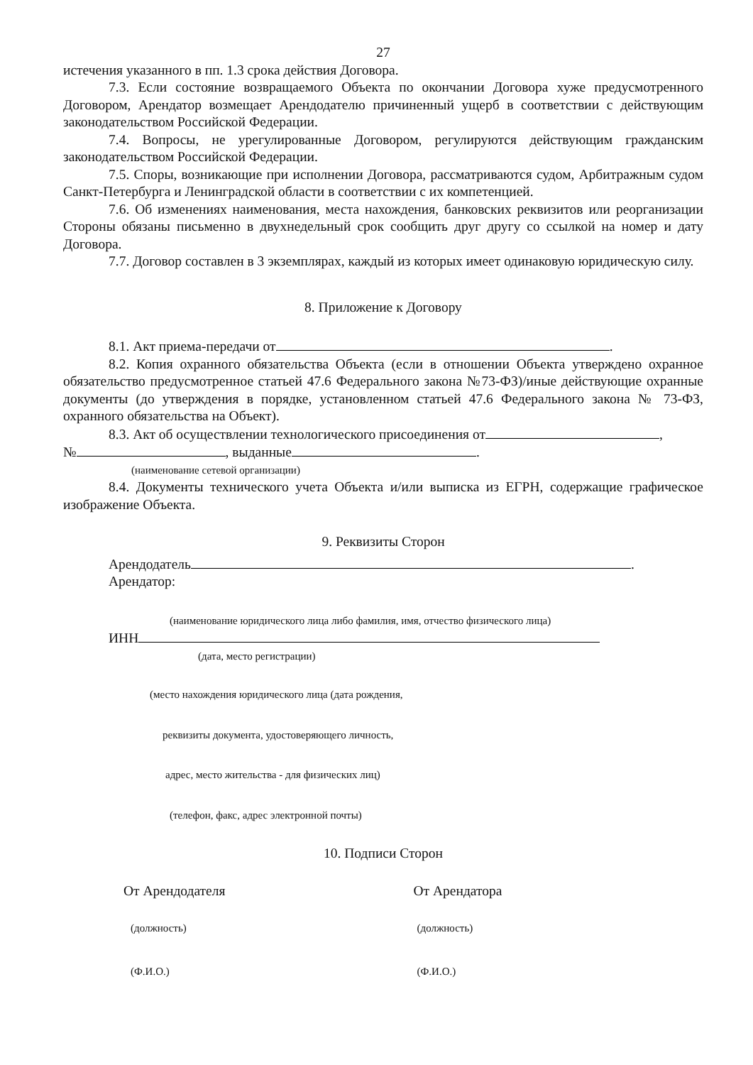27
истечения указанного в пп. 1.3 срока действия Договора.
7.3. Если состояние возвращаемого Объекта по окончании Договора хуже предусмотренного Договором, Арендатор возмещает Арендодателю причиненный ущерб в соответствии с действующим законодательством Российской Федерации.
7.4. Вопросы, не урегулированные Договором, регулируются действующим гражданским законодательством Российской Федерации.
7.5. Споры, возникающие при исполнении Договора, рассматриваются судом, Арбитражным судом Санкт-Петербурга и Ленинградской области в соответствии с их компетенцией.
7.6. Об изменениях наименования, места нахождения, банковских реквизитов или реорганизации Стороны обязаны письменно в двухнедельный срок сообщить друг другу со ссылкой на номер и дату Договора.
7.7. Договор составлен в 3 экземплярах, каждый из которых имеет одинаковую юридическую силу.
8. Приложение к Договору
8.1. Акт приема-передачи от .
8.2. Копия охранного обязательства Объекта (если в отношении Объекта утверждено охранное обязательство предусмотренное статьей 47.6 Федерального закона №73-ФЗ)/иные действующие охранные документы (до утверждения в порядке, установленном статьей 47.6 Федерального закона № 73-ФЗ, охранного обязательства на Объект).
8.3. Акт об осуществлении технологического присоединения от ,
№ , выданные .
(наименование сетевой организации)
8.4. Документы технического учета Объекта и/или выписка из ЕГРН, содержащие графическое изображение Объекта.
9. Реквизиты Сторон
Арендодатель .
Арендатор:
(наименование юридического лица либо фамилия, имя, отчество физического лица)
ИНН
(дата, место регистрации)
(место нахождения юридического лица (дата рождения,
реквизиты документа, удостоверяющего личность,
адрес, место жительства - для физических лиц)
(телефон, факс, адрес электронной почты)
10. Подписи Сторон
От Арендодателя От Арендатора
(должность) (должность)
(Ф.И.О.) (Ф.И.О.)